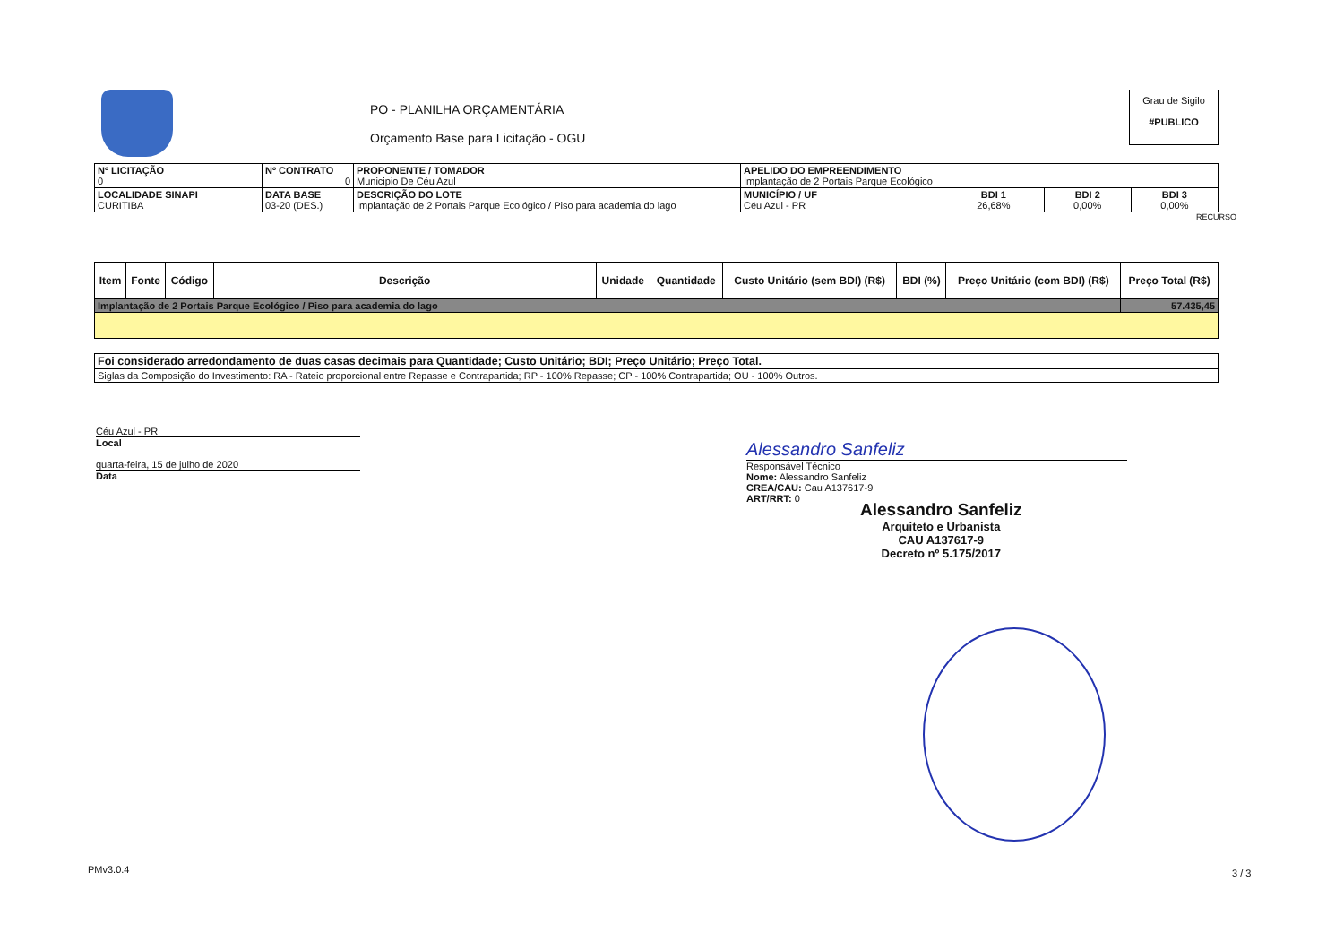PO - PLANILHA ORÇAMENTÁRIA
Orçamento Base para Licitação - OGU
Grau de Sigilo
#PUBLICO
| Nº LICITAÇÃO 0 | Nº CONTRATO 0 | PROPONENTE / TOMADOR Municipio De Céu Azul | APELIDO DO EMPREENDIMENTO Implantação de 2 Portais Parque Ecológico | | | |
| LOCALIDADE SINAPI CURITIBA | DATA BASE 03-20 (DES.) | DESCRIÇÃO DO LOTE Implantação de 2 Portais Parque Ecológico / Piso para academia do lago | MUNICÍPIO / UF Céu Azul - PR | BDI 1 26,68% | BDI 2 0,00% | BDI 3 0,00% |
RECURSO
| Item | Fonte | Código | Descrição | Unidade | Quantidade | Custo Unitário (sem BDI) (R$) | BDI (%) | Preço Unitário (com BDI) (R$) | Preço Total (R$) |
| --- | --- | --- | --- | --- | --- | --- | --- | --- | --- |
| Implantação de 2 Portais Parque Ecológico / Piso para academia do lago | | | | | | | | | 57.435,45 |
| Foi considerado arredondamento de duas casas decimais para Quantidade; Custo Unitário; BDI; Preço Unitário; Preço Total. |
| Siglas da Composição do Investimento: RA - Rateio proporcional entre Repasse e Contrapartida; RP - 100% Repasse; CP - 100% Contrapartida; OU - 100% Outros. |
Céu Azul - PR
Local
quarta-feira, 15 de julho de 2020
Data
Alessandro Sanfeliz
Responsável Técnico
Nome: Alessandro Sanfeliz
CREA/CAU: Cau A137617-9
ART/RRT: 0
Alessandro Sanfeliz
Arquiteto e Urbanista
CAU A137617-9
Decreto nº 5.175/2017
PMv3.0.4 3 / 3